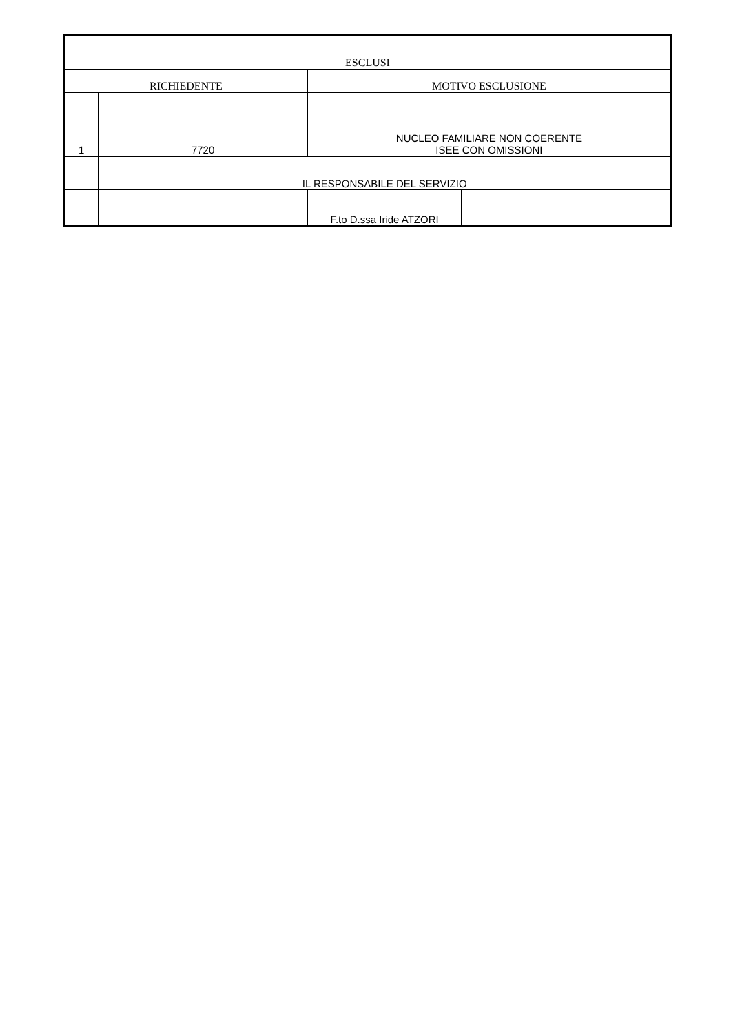| ESCLUSI | | | |
| --- | --- | --- | --- |
| RICHIEDENTE | | MOTIVO ESCLUSIONE | |
| 1 | 7720 | NUCLEO FAMILIARE NON COERENTE ISEE CON OMISSIONI | |
| | IL RESPONSABILE DEL SERVIZIO | | |
| | | F.to D.ssa Iride ATZORI | |